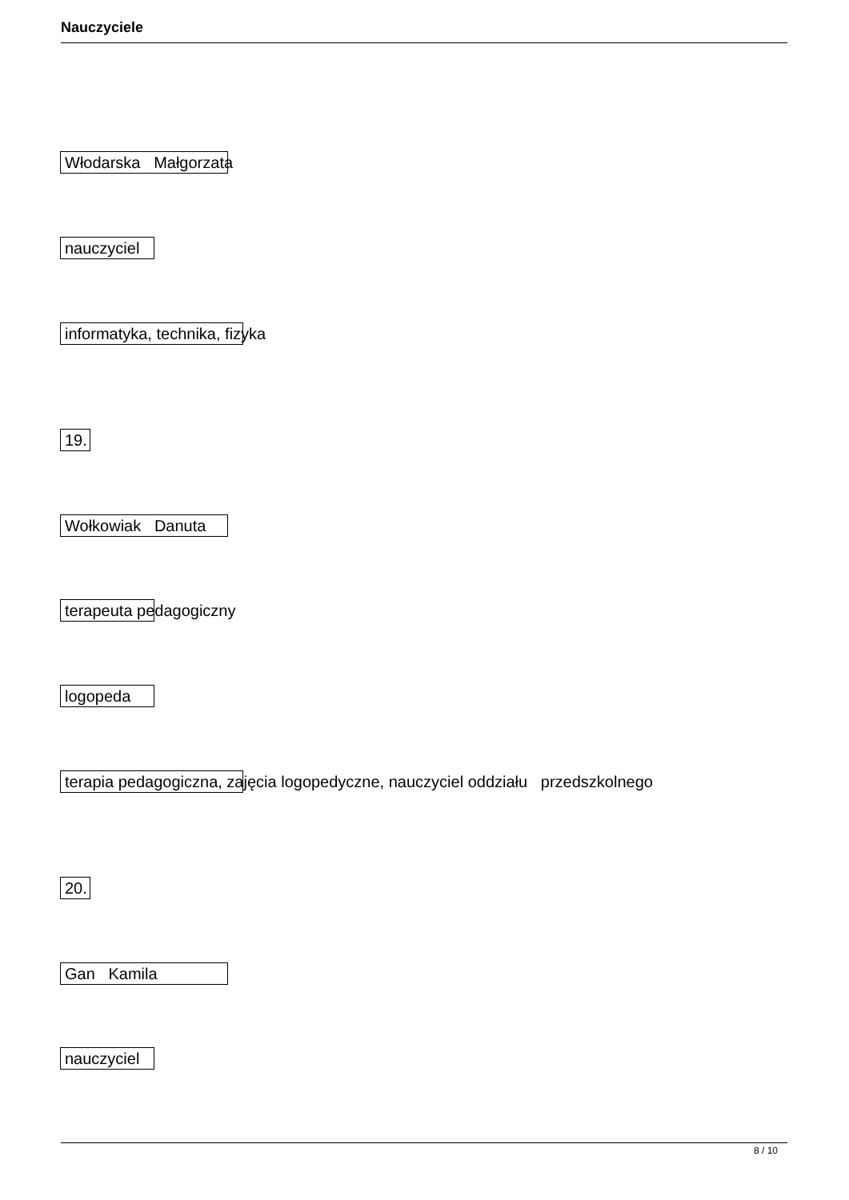Nauczyciele
Włodarska Małgorzata
nauczyciel
informatyka, technika, fizyka
19.
Wołkowiak Danuta
terapeuta pedagogiczny
logopeda
terapia pedagogiczna, zajęcia logopedyczne, nauczyciel oddziału przedszkolnego
20.
Gan Kamila
nauczyciel
8 / 10